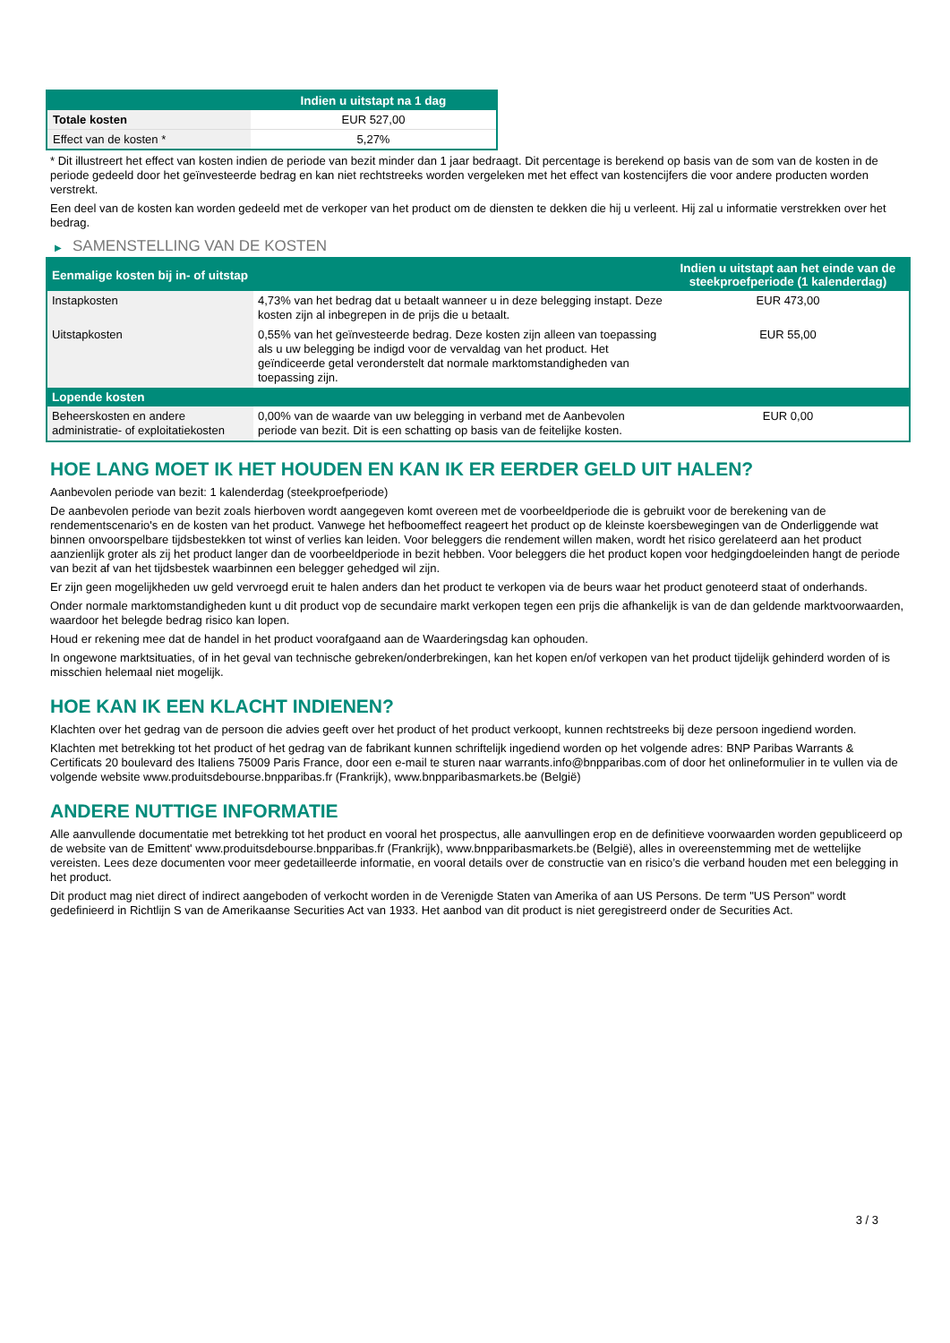| | Indien u uitstapt na 1 dag |
| --- | --- |
| Totale kosten | EUR 527,00 |
| Effect van de kosten * | 5,27% |
* Dit illustreert het effect van kosten indien de periode van bezit minder dan 1 jaar bedraagt. Dit percentage is berekend op basis van de som van de kosten in de periode gedeeld door het geïnvesteerde bedrag en kan niet rechtstreeks worden vergeleken met het effect van kostencijfers die voor andere producten worden verstrekt.
Een deel van de kosten kan worden gedeeld met de verkoper van het product om de diensten te dekken die hij u verleent. Hij zal u informatie verstrekken over het bedrag.
▶ SAMENSTELLING VAN DE KOSTEN
| Eenmalige kosten bij in- of uitstap | | Indien u uitstapt aan het einde van de steekproefperiode (1 kalenderdag) |
| --- | --- | --- |
| Instapkosten | 4,73% van het bedrag dat u betaalt wanneer u in deze belegging instapt. Deze kosten zijn al inbegrepen in de prijs die u betaalt. | EUR 473,00 |
| Uitstapkosten | 0,55% van het geïnvesteerde bedrag. Deze kosten zijn alleen van toepassing als u uw belegging be indigd voor de vervaldag van het product. Het geïndiceerde getal veronderstelt dat normale marktomstandigheden van toepassing zijn. | EUR 55,00 |
| Lopende kosten | | |
| Beheerskosten en andere administratie- of exploitatiekosten | 0,00% van de waarde van uw belegging in verband met de Aanbevolen periode van bezit. Dit is een schatting op basis van de feitelijke kosten. | EUR 0,00 |
HOE LANG MOET IK HET HOUDEN EN KAN IK ER EERDER GELD UIT HALEN?
Aanbevolen periode van bezit: 1 kalenderdag (steekproefperiode)
De aanbevolen periode van bezit zoals hierboven wordt aangegeven komt overeen met de voorbeeldperiode die is gebruikt voor de berekening van de rendementscenario's en de kosten van het product. Vanwege het hefboomeffect reageert het product op de kleinste koersbewegingen van de Onderliggende wat binnen onvoorspelbare tijdsbestekken tot winst of verlies kan leiden. Voor beleggers die rendement willen maken, wordt het risico gerelateerd aan het product aanzienlijk groter als zij het product langer dan de voorbeeldperiode in bezit hebben. Voor beleggers die het product kopen voor hedgingdoeleinden hangt de periode van bezit af van het tijdsbestek waarbinnen een belegger gehedged wil zijn.
Er zijn geen mogelijkheden uw geld vervroegd eruit te halen anders dan het product te verkopen via de beurs waar het product genoteerd staat of onderhands.
Onder normale marktomstandigheden kunt u dit product vop de secundaire markt verkopen tegen een prijs die afhankelijk is van de dan geldende marktvoorwaarden, waardoor het belegde bedrag risico kan lopen.
Houd er rekening mee dat de handel in het product voorafgaand aan de Waarderingsdag kan ophouden.
In ongewone marktsituaties, of in het geval van technische gebreken/onderbrekingen, kan het kopen en/of verkopen van het product tijdelijk gehinderd worden of is misschien helemaal niet mogelijk.
HOE KAN IK EEN KLACHT INDIENEN?
Klachten over het gedrag van de persoon die advies geeft over het product of het product verkoopt, kunnen rechtstreeks bij deze persoon ingediend worden.
Klachten met betrekking tot het product of het gedrag van de fabrikant kunnen schriftelijk ingediend worden op het volgende adres: BNP Paribas Warrants & Certificats 20 boulevard des Italiens 75009 Paris France, door een e-mail te sturen naar warrants.info@bnpparibas.com of door het onlineformulier in te vullen via de volgende website www.produitsdebourse.bnpparibas.fr (Frankrijk), www.bnpparibasmarkets.be (België)
ANDERE NUTTIGE INFORMATIE
Alle aanvullende documentatie met betrekking tot het product en vooral het prospectus, alle aanvullingen erop en de definitieve voorwaarden worden gepubliceerd op de website van de Emittent' www.produitsdebourse.bnpparibas.fr (Frankrijk), www.bnpparibasmarkets.be (België), alles in overeenstemming met de wettelijke vereisten. Lees deze documenten voor meer gedetailleerde informatie, en vooral details over de constructie van en risico’s die verband houden met een belegging in het product.
Dit product mag niet direct of indirect aangeboden of verkocht worden in de Verenigde Staten van Amerika of aan US Persons. De term "US Person" wordt gedefinieerd in Richtlijn S van de Amerikaanse Securities Act van 1933. Het aanbod van dit product is niet geregistreerd onder de Securities Act.
3 / 3